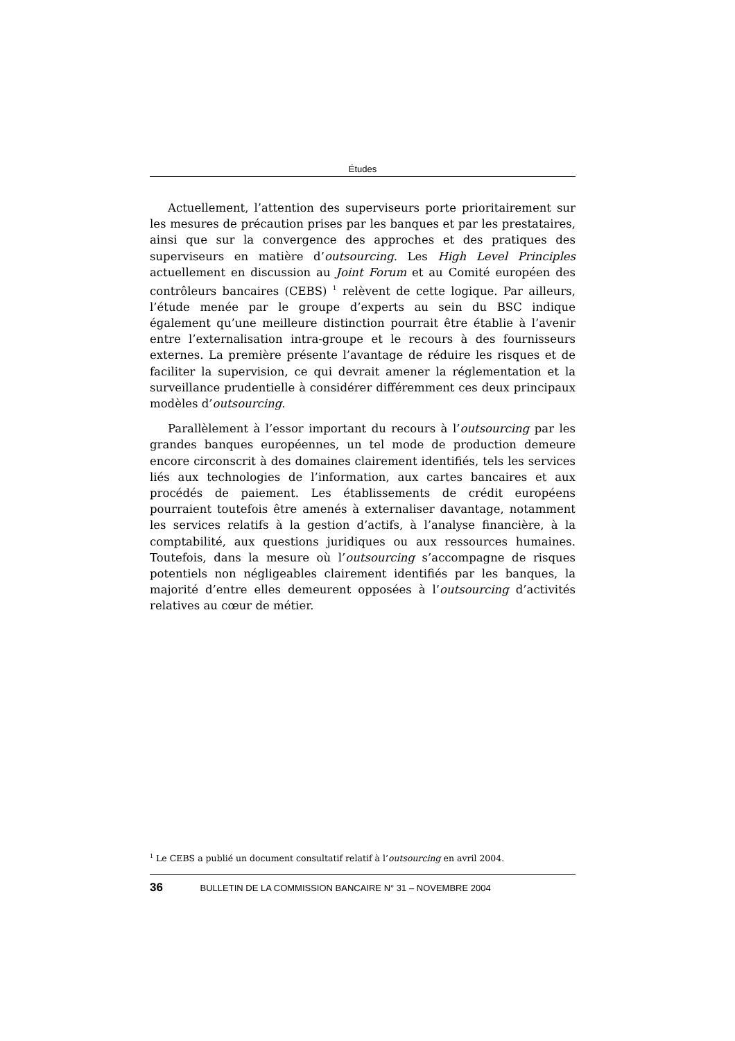Études
Actuellement, l’attention des superviseurs porte prioritairement sur les mesures de précaution prises par les banques et par les prestataires, ainsi que sur la convergence des approches et des pratiques des superviseurs en matière d’outsourcing. Les High Level Principles actuellement en discussion au Joint Forum et au Comité européen des contrôleurs bancaires (CEBS) <sup>1</sup> relèvent de cette logique. Par ailleurs, l’étude menée par le groupe d’experts au sein du BSC indique également qu’une meilleure distinction pourrait être établie à l’avenir entre l’externalisation intra-groupe et le recours à des fournisseurs externes. La première présente l’avantage de réduire les risques et de faciliter la supervision, ce qui devrait amener la réglementation et la surveillance prudentielle à considérer différemment ces deux principaux modèles d’outsourcing.
Parallèlement à l’essor important du recours à l’outsourcing par les grandes banques européennes, un tel mode de production demeure encore circonscrit à des domaines clairement identifiés, tels les services liés aux technologies de l’information, aux cartes bancaires et aux procédés de paiement. Les établissements de crédit européens pourraient toutefois être amenés à externaliser davantage, notamment les services relatifs à la gestion d’actifs, à l’analyse financière, à la comptabilité, aux questions juridiques ou aux ressources humaines. Toutefois, dans la mesure où l’outsourcing s’accompagne de risques potentiels non négligeables clairement identifiés par les banques, la majorité d’entre elles demeurent opposées à l’outsourcing d’activités relatives au cœur de métier.
<sup>1</sup> Le CEBS a publié un document consultatif relatif à l’outsourcing en avril 2004.
36 BULLETIN DE LA COMMISSION BANCAIRE N° 31 – NOVEMBRE 2004